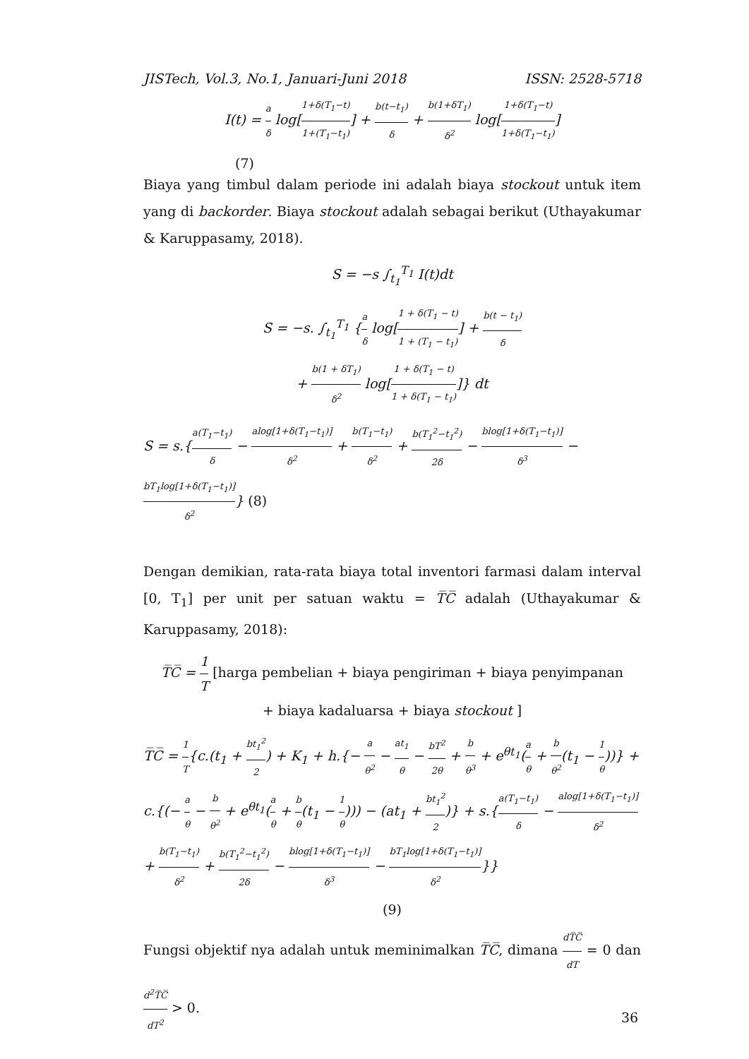JISTech, Vol.3, No.1, Januari-Juni 2018 ISSN: 2528-5718
I(t) = a δ log[1+δ(T<sub>1</sub>−t) 1+(T<sub>1</sub>−t<sub>1</sub>)] + b(t−t<sub>1</sub>) δ + b(1+δT<sub>1</sub>) δ<sup>2</sup> log[1+δ(T<sub>1</sub>−t) 1+δ(T<sub>1</sub>−t<sub>1</sub>)]
(7)
Biaya yang timbul dalam periode ini adalah biaya stockout untuk item yang di backorder. Biaya stockout adalah sebagai berikut (Uthayakumar & Karuppasamy, 2018).
S = −s ∫<sub>t<sub>1</sub></sub><sup>T<sub>1</sub></sup> I(t)dt
S = −s. ∫<sub>t<sub>1</sub></sub><sup>T<sub>1</sub></sup> {a δ log[1 + δ(T<sub>1</sub> − t) 1 + (T<sub>1</sub> − t<sub>1</sub>)] + b(t − t<sub>1</sub>) δ
+ b(1 + δT<sub>1</sub>) δ<sup>2</sup> log[1 + δ(T<sub>1</sub> − t) 1 + δ(T<sub>1</sub> − t<sub>1</sub>)]} dt
S = s.{a(T<sub>1</sub>−t<sub>1</sub>) δ − alog[1+δ(T<sub>1</sub>−t<sub>1</sub>)] δ<sup>2</sup> + b(T<sub>1</sub>−t<sub>1</sub>) δ<sup>2</sup> + b(T<sub>1</sub><sup>2</sup>−t<sub>1</sub><sup>2</sup>) 2δ − blog[1+δ(T<sub>1</sub>−t<sub>1</sub>)] δ<sup>3</sup> − bT<sub>1</sub>log[1+δ(T<sub>1</sub>−t<sub>1</sub>)] δ<sup>2</sup>} (8)
Dengan demikian, rata-rata biaya total inventori farmasi dalam interval [0, T<sub>1</sub>] per unit per satuan waktu = T̅C̅ adalah (Uthayakumar & Karuppasamy, 2018):
T̅C̅ = 1 T [harga pembelian + biaya pengiriman + biaya penyimpanan
+ biaya kadaluarsa + biaya stockout ]
T̅C̅ = 1 T{c.(t<sub>1</sub> + bt<sub>1</sub><sup>2</sup> 2) + K<sub>1</sub> + h.{− a θ<sup>2</sup> − at<sub>1</sub> θ − bT<sup>2</sup> 2θ + b θ<sup>3</sup> + e<sup>θt<sub>1</sub></sup>(a θ + b θ<sup>2</sup>(t<sub>1</sub> − 1 θ))} + c.{(− a θ − b θ<sup>2</sup> + e<sup>θt<sub>1</sub></sup>(a θ + b θ(t<sub>1</sub> − 1 θ))) − (at<sub>1</sub> + bt<sub>1</sub><sup>2</sup> 2)} + s.{a(T<sub>1</sub>−t<sub>1</sub>) δ − alog[1+δ(T<sub>1</sub>−t<sub>1</sub>)] δ<sup>2</sup> + b(T<sub>1</sub>−t<sub>1</sub>) δ<sup>2</sup> + b(T<sub>1</sub><sup>2</sup>−t<sub>1</sub><sup>2</sup>) 2δ − blog[1+δ(T<sub>1</sub>−t<sub>1</sub>)] δ<sup>3</sup> − bT<sub>1</sub>log[1+δ(T<sub>1</sub>−t<sub>1</sub>)] δ<sup>2</sup>}}
(9)
Fungsi objektif nya adalah untuk meminimalkan T̅C̅, dimana dT̅C̅ dT = 0 dan d<sup>2</sup>T̅C̅ dT<sup>2</sup> > 0.
36